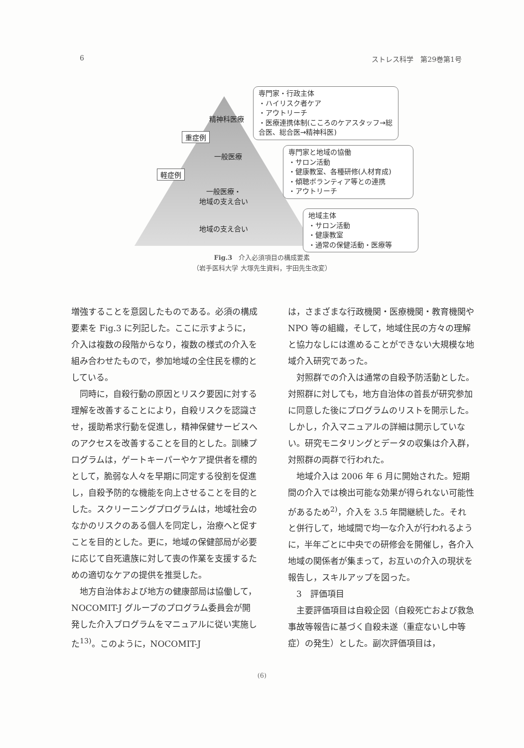6 ストレス科学　第29巻第1号
精神科医療
重症例
一般医療
軽症例
一般医療・
地域の支え合い
地域の支え合い
専門家・行政主体
・ハイリスク者ケア
・アウトリーチ
・医療連携体制(こころのケアスタッフ→総合医、総合医→精神科医)
専門家と地域の協働
・サロン活動
・健康教室、各種研修(人材育成)
・傾聴ボランティア等との連携
・アウトリーチ
地域主体
・サロン活動
・健康教室
・通常の保健活動・医療等
Fig.3　介入必須項目の構成要素
（岩手医科大学 大塚先生資料，宇田先生改変）
増強することを意図したものである。必須の構成要素を Fig.3 に列記した。ここに示すように，介入は複数の段階からなり，複数の様式の介入を組み合わせたもので，参加地域の全住民を標的としている。
同時に，自殺行動の原因とリスク要因に対する理解を改善することにより，自殺リスクを認識させ，援助希求行動を促進し，精神保健サービスへのアクセスを改善することを目的とした。訓練プログラムは，ゲートキーパーやケア提供者を標的として，脆弱な人々を早期に同定する役割を促進し，自殺予防的な機能を向上させることを目的とした。スクリーニングプログラムは，地域社会のなかのリスクのある個人を同定し，治療へと促すことを目的とした。更に，地域の保健部局が必要に応じて自死遺族に対して喪の作業を支援するための適切なケアの提供を推奨した。
地方自治体および地方の健康部局は協働して，NOCOMIT-J グループのプログラム委員会が開発した介入プログラムをマニュアルに従い実施した<sup>13)</sup>。このように，NOCOMIT-J
は，さまざまな行政機関・医療機関・教育機関や NPO 等の組織，そして，地域住民の方々の理解と協力なしには進めることができない大規模な地域介入研究であった。
対照群での介入は通常の自殺予防活動とした。対照群に対しても，地方自治体の首長が研究参加に同意した後にプログラムのリストを開示した。しかし，介入マニュアルの詳細は開示していない。研究モニタリングとデータの収集は介入群，対照群の両群で行われた。
地域介入は 2006 年 6 月に開始された。短期間の介入では検出可能な効果が得られない可能性があるため<sup>2)</sup>，介入を 3.5 年間継続した。それと併行して，地域間で均一な介入が行われるように，半年ごとに中央での研修会を開催し，各介入地域の関係者が集まって，お互いの介入の現状を報告し，スキルアップを図った。
3　評価項目
主要評価項目は自殺企図（自殺死亡および救急事故等報告に基づく自殺未遂（重症ないし中等症）の発生）とした。副次評価項目は，
(6)